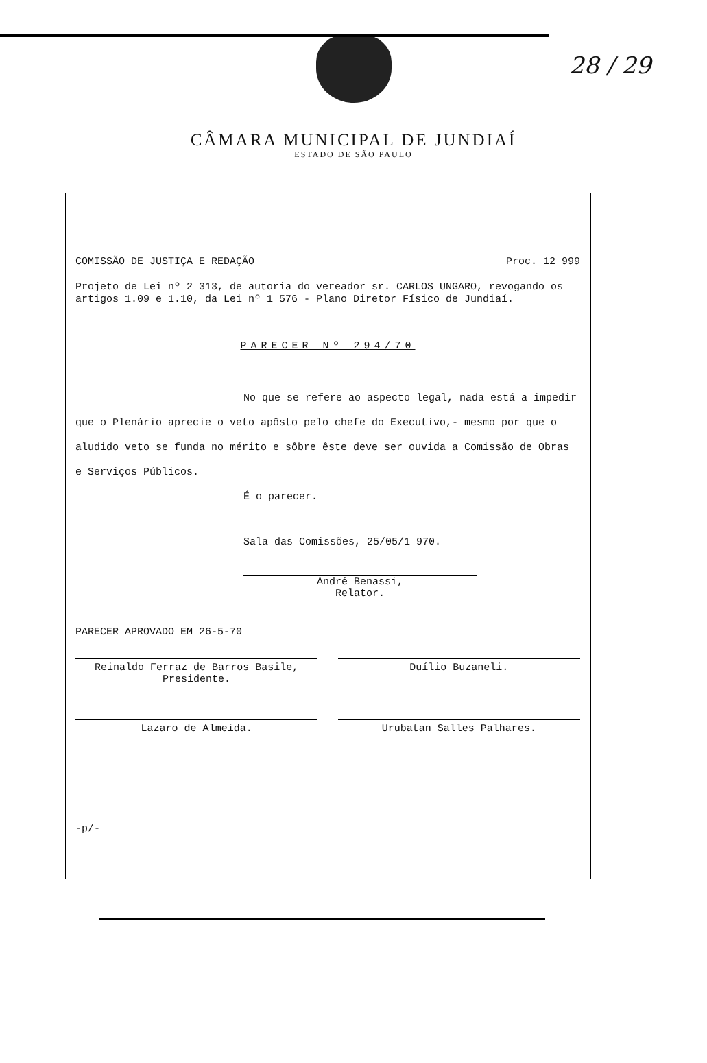28 / 29
CÂMARA MUNICIPAL DE JUNDIAÍ
ESTADO DE SÃO PAULO
COMISSÃO DE JUSTIÇA E REDAÇÃO Proc. 12 999
Projeto de Lei nº 2 313, de autoria do vereador sr. CARLOS UNGARO, revogando os artigos 1.09 e 1.10, da Lei nº 1 576 - Plano Diretor Físico de Jundiaí.
PARECER Nº 294/70
No que se refere ao aspecto legal, nada está a impedir que o Plenário aprecie o veto apôsto pelo chefe do Executivo,- mesmo por que o aludido veto se funda no mérito e sôbre êste deve ser ouvida a Comissão de Obras e Serviços Públicos.
É o parecer.
Sala das Comissões, 25/05/1 970.
André Benassi,
Relator.
PARECER APROVADO EM 26-5-70
Reinaldo Ferraz de Barros Basile,
Presidente.
Duílio Buzaneli.
Lazaro de Almeida. Urubatan Salles Palhares.
-p/-